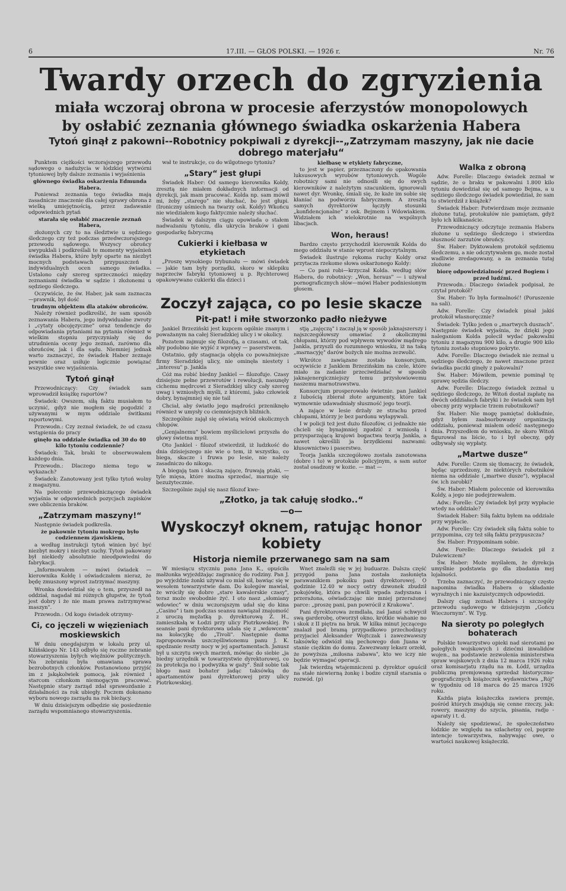6 17.III. — GŁOS POLSKI. — 1926 r. Nr. 76
Twardy orzech do zgryzienia
miała wczoraj obrona w procesie aferzystów monopolowych
by osłabić zeznania głównego świadka oskarżenia Habera
Tytoń ginął z pakowni--Robotnicy pokpiwali z dyrekcji--„Zatrzymam maszyny, jak nie dacie dobrego materjału“
Punktem ciężkości wczorajszego przewodu sądowego o nadużycia w łódzkiej wytwórni tytoniowej były dalsze zeznania i wyjaśnienia
głównego świadka oskarżenia Edmunda Habera.
Ponieważ zeznania tego świadka mają zasadnicze znaczenie dla całej sprawy obrona z wielką umiejętnością, przez zadawanie odpowiednich pytań
starała się osłabić znaczenie zeznań Habera,
złożonych czy to na śledztwie u sędziego śledczego czy też podczas przedwczorajszego przewodu sądowego. Wszyscy obrońcy uwypuklali i podkreślali te momenty wyjaśnień świadka Habera, które były oparte na niezbyt mocnych podstawach przypuszczeń i indywidualnych ocen samego świadka. Ustalono cały szereg sprzeczności między zeznaniami świadka w sądzie i złożonemi u sędziego śledczego.
Oczywiście, że św. Haber, jak sam zaznacza—prawnik, był dość
trudnym objektem dla ataków obrońców.
Należy również podkreślić, że sam sposób zeznawania Habera, jego indywidualne zwroty i „cytaty obcojęzyczne" oraz tendencje do odpowiadania pytaniami na pytania również w wielkim stopniu przyczyniały się do utrudnienia oceny jego zeznań, zarówno dla obrońców, jak i dla sądu. Niemniej jednak warto zaznaczyć, że świadek Haber zeznaje pewnie oraz usiłuje logicznie powiązać wszystkie swe wyjaśnienia.
Tytoń ginął
Przewodniczący: Czy świadek sam wprowadził książkę raportów?
Świadek: Owszem, siłą faktu musiałem to uczynić, gdyż nie mogłem się pogodzić z używanymi w mym oddziale świtkami raportowymi.
Przewodn.: Czy zeznał świadek, że od czasu wstąpienia do pracy
ginęło na oddziale świadka od 30 do 40 kilo tytoniu codziennie?
Świadek: Tak, braki te obserwowałem każdego dnia.
Przewodn.: Dlaczego niema tego w wykazach?
Świadek: Zanotowany jest tylko tytoń wolny z magazynu.
Na polecenie przewodniczącego świadek wyjaśnia w odpowiednich pozycjach zapisków swe obliczenia braków.
„Zatrzymam maszyny!“
Następnie świadek podkreśla.
że pakownie tytoniu mokrego było codziennem zjawiskiem,
a według instrukcji tytoń winien być być niezbyt mokry i niezbyt suchy. Tytoń pakowany był niekiedy absolutnie nieodpowiedni do fabrykacji.
„Informowałem — mówi świadek — kierownika Koldę i oświadczałem nieraz, że będę zmuszony wprost zatrzymać maszyny.
Wronka dowiedział się o tem, przyszedł na oddział, nagadał mi różnych głupstw, że tytoń jest dobry i że nie mam prawa zatrzymywać maszyn".
Przewodn.: Od kogo świadek otrzymy-
Ci, co jęczeli w więzieniach moskiewskich
W dniu onegdajszym w lokalu przy ul. Kilińskiego Nr. 143 odbyło się roczne zebranie stowarzyszenia byłych więźniów politycznych. Na zebraniu była omawiana sprawa bezrobotnych członków. Postanowiono przyjść im z jakąkolwiek pomocą, jak również i starcom członkom niemogącym pracować. Następnie stary zarząd zdał sprawozdanie z działalności za rok ubiegły. Poczem dokonano wyboru nowego zarządu na rok bieżący.
W dniu dzisiejszym odbędzie się posiedzenie zarządu wspomnianego stowarzyszenia.
wał te instrukcje, co do wilgotnego tytoniu?
„Stary“ jest głupi
Świadek Haber: Od samego kierownika Koldy, zresztą nie miałem dokładnych informacji od dyrekcji, jak mam pracować. Kolda np. sam mówił mi, żeby „starego" nie słuchać, bo jest głupi. (Ironiczny uśmiech na twarzy osk. Koldy) Wkońcu nie wiedziałem kogo faktycznie należy słuchać.
Świadek w dalszym ciągu opowiada o stałem nadważaniu tytoniu, dla ukrycia braków i gani gospodarkę fabryczną
Cukierki i kiełbasa w etykietach
„Proszę wysokiego trybunału — mówi świadek — jakie tam były porządki, skoro w sklepiku naprzeciw fabryki tytoniowej u p. Rychterowej opakowywano cukierki dla dzieci i
kiełbasę w etykiety fabryczne,
to jest w papier, przeznaczony do opakowania luksusowych wyrobów tytoniowych. Wogóle robotnicy sami nie odnosili się do swych kierowników z należytym szacunkiem, ignorowali nawet dyr. Wronkę, śmiali się, że każe im sobie się kłaniać na podwórzu fabrycznem. A zresztą samych dyrektorów łączyły stosunki „konfidencjonalne" z osk. Bejmem i Wdowiakiem. Widziałem ich wielokrotnie na wspólnych libacjach.
Won, heraus!
Bardzo często przychodził kierownik Kolda do mego oddziału w stanie wprost niepoczytalnym.
Świadek ilustruje rękoma ruchy Koldy oraz przytacza rzekome słowa oskarżonego Koldy:
— Co pani robi—krzyczał Kolda. według słów Habera, do robotnicy: „Won, heraus" — i używał pornograficznych słów—mówi Haber podniesionym głosem.
Zoczył zająca, co po lesie skacze
Pit-pat! i miłe stworzonko padło nieżywe
Jankiel Brzeziński jest kupcem ogólnie znanym i poważanym na całej Sieradzkiej ulicy i w okolicy.
Pozatem zajmuje się filozofją, a czasami, ot tak, aby podobno nie wyjść z wprawy — paserstwem.
Ostatnio, gdy stagnacja objęła co poważniejsze firmy Sieradzkiej ulicy, nie ominęła niestety i „interesu" p. Jankla
Cóż ma robić biedny Jankiel — filozofuje. Czasy dzisiejsze pełne przewrotów i rewolucji, nasunęły cichemu mędrcowi z Sieradzkiej ulicy cały szereg uwag i wzniosłych myśli, z któremi, jako człowiek dobry, bynajmniej się nie tail
Chciał, aby światło jego mądrości przeniknęło również w umysły co ciemniejszych bliźnich.
Szczególnie zajął się oświatą wśród okolicznych chłopów.
„Genjalnemu" bowiem myślicielowi przyszła do głowy świetna myśl.
Oto Jankiel - filozof stwierdził, iż ludzkość do dnia dzisiejszego nie wie o tem, iż wszystko, co biega, skacze i fruwa po lesie, nie należy zasadniczo do nikogo.
A biegają tam i skaczą zające, fruwają ptaki, — tyle mięsa, które można sprzedać, marnuje się bezużytecznie.
Szczególnie zajął się nasz filozof kwe-
stją „zajęczą" i zaczął ją w sposób jaknajszerszy i najszczegółowszy omawiać z okolicznymi chłopami, którzy pod wpływem wywodów mądrego Jankla, przyszli do rozumnego wniosku, iż na taką „marnacyję" darów bożych nie można zezwolić.
Wkrótce zawiązane zostało konsorcjum, oczywiście z Janklem Brzezińskim na czele, które miało za zadanie przeciwdziałać w sposób jaknajenergiczniejszy temu przysłowiowemu naszemu marnotrawstwu.
Konsorcjum prosperowało świetnie. pan Jankiel z lubością zbierał złote argumenty, które tak wymownie udawadniały słuszność jego teorji.
A zające w lesie drżały ze strachu przed chłopami, którzy je bez pardonu wyłapywali.
I w policji też jest dużo filozofów, ci jednakże nie chcieli się bynajmniej zgodzić z wzniosłą i przysparzającą krajowi bogactwa teorją Jankla, a nawet określili ja brzydkiemi nazwami: kłusownictwo i paserstwo.
Teorja Jankla szczegółowo została zanotowana (dobre i to) w protokule policyjnym, a sam autor został osadzony w kozie. — mat —
„Złotko, ja tak całuję słodko..“
—o—
Wyskoczył oknem, ratując honor kobiety
Historja niemile przerwanego sam na sam
W miesiącu styczniu pana Jana K., opuściła małżonka wyjeżdżając zagranicę do rodziny. Pan J. po wyjeździe żonki używał co miał sił, bawiąc się w wesołem towarzystwie dam. Do kolegów mawiał, że wróciły się dobre „stare kawalerskie czasy", teraz może swobodnie żyć. I oto nasz „słomiany wdowiec" w dniu wczorajszym udał się do kina „Casino" i tam podczas seansu nawiązał znajomość z uroczą mężatką p. dyrektorową Z. H., zamieszkałą w Łodzi przy ulicy Piotrkowskiej. Po seansie pani dyrektorowa udała się z „wdowcem" na kolacyjkę do „Tivoli". Następnie dama zaproponowała uszczęśliwionemu panu J. K. spędzanie reszty nocy w jej apartamentach. Janusz był u szczytu swych marzeń, mówiąc do siebie „ja biedny urzędnik w towarzystwie dyrektorowej, co za protekcja no i podwyżka w gaży". Śnił sobie tak błogo nasz bohater jadąc taksówką do apartamentów pani dyrektorowej przy ulicy Piotrkowskiej.
Wnet znaleźli się w jej buduarze. Dalsza część przygód pana Jana została zasłonięta parawanikiem pokoiku pani dyrektorowej. O godzinie 12.40 w nocy ostry dzwonek zbudził pokojówkę, która po chwili wpada zadyszana i przerażona, oświadczając nie mniej przerażonej parce: „proszę pani, pan powrócił z Krakowa".
Pani dyrektorowa zemdlała, zaś Januś schwycił swą garderobę, otworzył okno, krótkie wahanie no i skok z II piętra na bruk. W kilka minut jęczącego znalazł pod bramą przypadkowo przechodzący przyjaciel Aleksander Wojtczak i zawezwawszy taksówkę odwiózł nią pechowego don Juana w stanie ciężkim do domu. Zawezwany lekarz orzekł, że powyższa „miłosna zabawa", kto we iczy nie będzie wymagać operacji.
Jak twierdzą wtajemniczeni p. dyrektor opuścił na stałe niewierną żonkę i bodze czynił starania o rozwód. (p)
Walka z obroną
Adw. Forelle: Dlaczego świadek zeznał w sądzie, że o braku w pakowalni 1.800 kilo tytoniu dowiedział się od samego Bejma, a u sędziego śledczego świadek powiedział, że sam to stwierdził z książek?
Świadek Haber: Potwierdzam moje zeznanie złożone tutaj, protokułów nie pamiętam, gdyż było ich kilkanaście.
Przewodniczący odczytuje zeznania Habera złożone u sędziego śledczego i stwierdza słuszność zarzutów obrońcy.
Św. Haber: Dyktowałem protokół sędziemu śledczemu, a nie odczytywałem go, może został wadliwie zredagowany, a za zeznania tutaj złożone
biorę odpowiedzialność przed Bogiem i przed ludźmi.
Przewodn.: Dlaczego świadek podpisał, że czytał protokół?
Św. Haber: To była formalność! (Poruszenie na sali).
Adw. Forelle: Czy świadek pisał jakiś protokół własnoręcznie?
Świadek: Tylko jeden o „martwych duszach". Następnie świadek wyjaśnia, że dzięki jego naleganiom Kolda polecił wydać pakowalni tytoniu z magazynu 900 kilo, a drugie 900 kilo tytoniu zostało stopniowo pokryte.
Adw. Forelle: Dlaczego świadek nie zeznał u sędziego śledczego, że nawet znaczone przez świadka paczki ginęły z pakowalni?
Św. Haber: Mówiłem, pewnie pominął tę sprawę sędzia śledczy.
Adw. Forelle: Dlaczego świadek zeznał u sędziego śledczego, że Witoń dostał zapłatę na dwóch oddziałach fabryki i że świadek sam był obecny przy wypłacie trzem robotnikowi?
Św. Haber: Nie mogę pamiętać dokładnie, gdyż byłem zaabsorbowany organizacją oddziału, ponieważ miałem odeść następnego dnia. Przyszedłem do wniosku, że skoro Witoń figurował na liście, to i był obecny, gdy odbywały się wypłaty.
„Martwe dusze“
Adw. Forelle: Czem się tłomaczy, że świadek, będąc uprzedzony, że niektórych robotników niema na oddziale („martwe dusze"), wypłacał św. ich zarobki?
Św. Haber: Miałem polecenie od kierownika Koldy, a jego nie podejrzewałem.
Adw.: Forelle: Czy świadek był przy wypłacie wtedy na oddziale?
Świadek Haber: Siłą faktu byłem na oddziale przy wypłacie.
Adw. Forelle: Czy świadek siłą faktu sobie to przypomina, czy też siłą faktu przypuszcza?
Św. Haber: Przypominam sobie.
Adw. Forelle: Dlaczego świadek pił z Dulewiczem?
Św. Haber: Może myślałem, że dyrekcja umyślnie podstawia go dla zbadania mej lojalności.
Trzeba zaznaczyć, że przewodniczący często napomina świadka Habera o składanie wyraźnych i nie kazuistycznych odpowiedzi.
Dalszy ciąg zeznań Habera i szczegóły przewodu sądowego w dzisiejszym „Gońcu Wieczornym". W. Tyg.
Na sieroty po poległych bohaterach
Polskie towarzystwo opieki nad sierotami po poległych wojskowych i dziećmi inwalidów wojen., na podstawie zezwolenia ministerstwa spraw wojskowych z dnia 12 marca 1926 roku oraz komisarjatu rządu na m. Łódź, urządza publiczną premjowaną sprzedaż historyczno-geograficznych książeczek wydawnictwa „Rój" w tygodniu od 18 marca do 25 marca 1926 roku.
Każda piąta książeczka zawiera premje, pośród których znajdują się cenne rzeczy, jak: rowery, maszyny do szycia, pisania, radjo - aparaty i t. d.
Należy się spodziewać, że społeczeństwo łódzkie ze względu na szlachetny cel, poprze intencje towarzystwa, nabywając owe, o wartości naukowej książeczki.